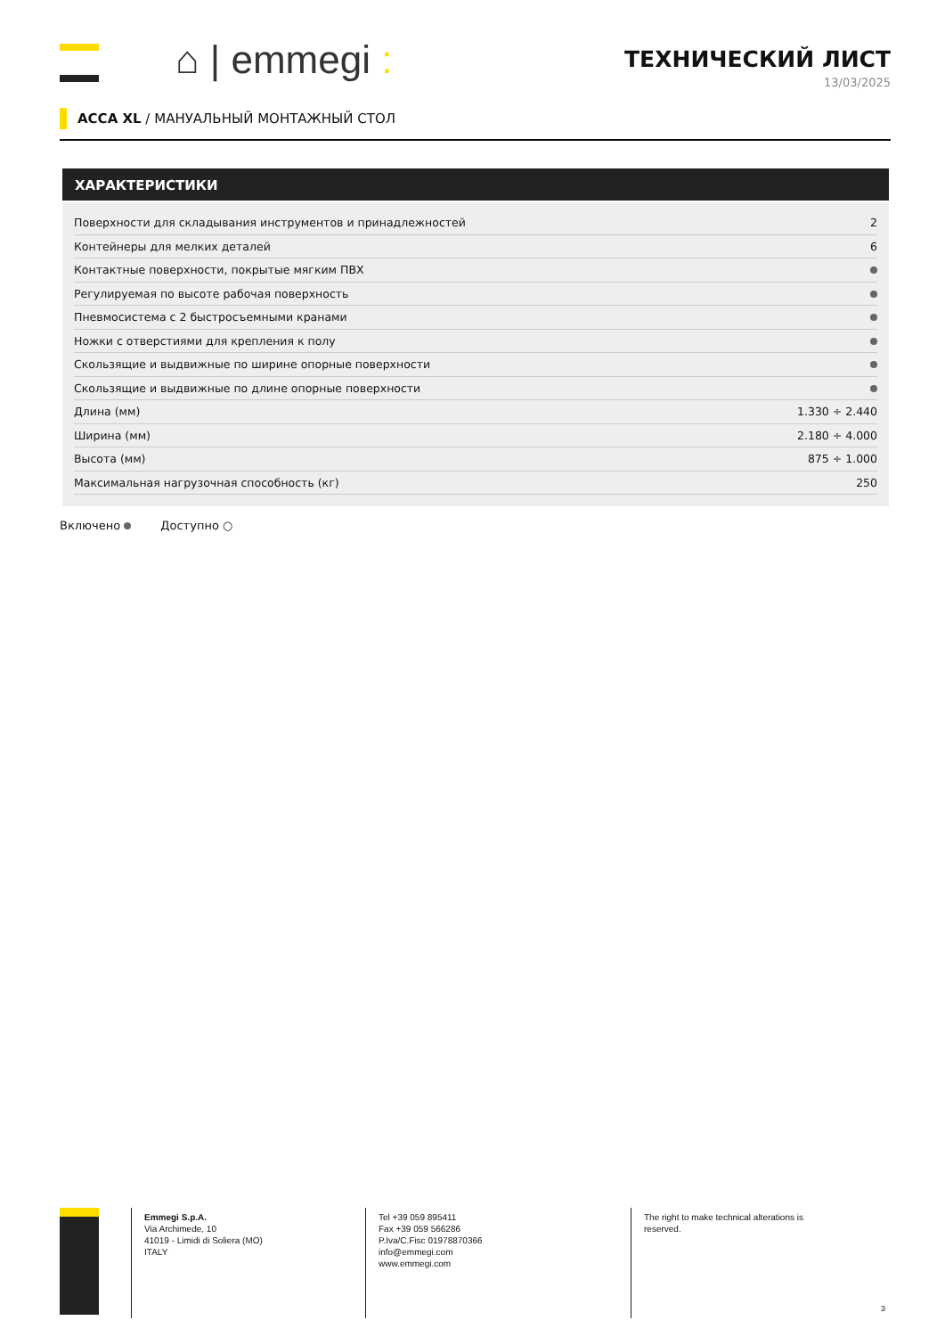⌂ | emmegi :
ТЕХНИЧЕСКИЙ ЛИСТ
13/03/2025
ACCA XL / МАНУАЛЬНЫЙ МОНТАЖНЫЙ СТОЛ
ХАРАКТЕРИСТИКИ
| Поверхности для складывания инструментов и принадлежностей | 2 |
| Контейнеры для мелких деталей | 6 |
| Контактные поверхности, покрытые мягким ПВХ | |
| Регулируемая по высоте рабочая поверхность | |
| Пневмосистема с 2 быстросъемными кранами | |
| Ножки с отверстиями для крепления к полу | |
| Скользящие и выдвижные по ширине опорные поверхности | |
| Скользящие и выдвижные по длине опорные поверхности | |
| Длина (мм) | 1.330 ÷ 2.440 |
| Ширина (мм) | 2.180 ÷ 4.000 |
| Высота (мм) | 875 ÷ 1.000 |
| Максимальная нагрузочная способность (кг) | 250 |
Включено Доступно ○
Emmegi S.p.A.
Via Archimede, 10
41019 - Limidi di Soliera (MO)
ITALY
Tel +39 059 895411
Fax +39 059 566286
P.Iva/C.Fisc 01978870366
info@emmegi.com
www.emmegi.com
The right to make technical alterations is reserved.
3